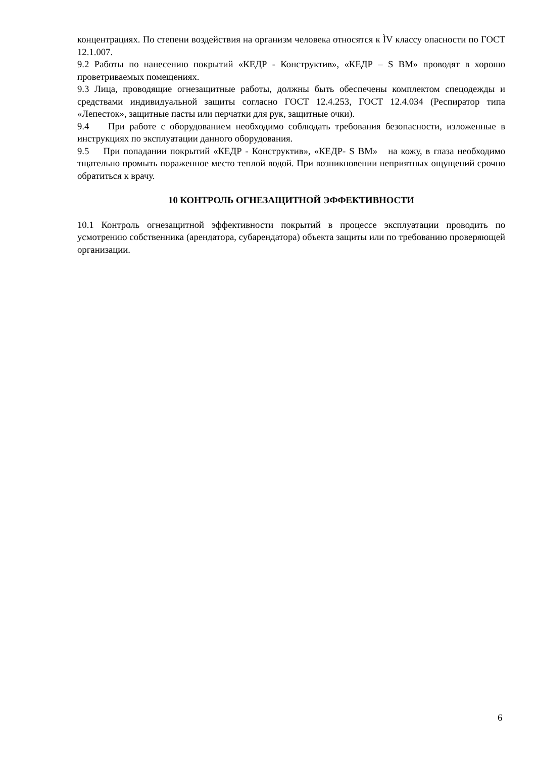концентрациях. По степени воздействия на организм человека относятся к ÌV классу опасности по ГОСТ 12.1.007.
9.2 Работы по нанесению покрытий «КЕДР - Конструктив», «КЕДР – S ВМ» проводят в хорошо проветриваемых помещениях.
9.3 Лица, проводящие огнезащитные работы, должны быть обеспечены комплектом спецодежды и средствами индивидуальной защиты согласно ГОСТ 12.4.253, ГОСТ 12.4.034 (Респиратор типа «Лепесток», защитные пасты или перчатки для рук, защитные очки).
9.4 При работе с оборудованием необходимо соблюдать требования безопасности, изложенные в инструкциях по эксплуатации данного оборудования.
9.5 При попадании покрытий «КЕДР - Конструктив», «КЕДР- S ВМ» на кожу, в глаза необходимо тщательно промыть пораженное место теплой водой. При возникновении неприятных ощущений срочно обратиться к врачу.
10 КОНТРОЛЬ ОГНЕЗАЩИТНОЙ ЭФФЕКТИВНОСТИ
10.1 Контроль огнезащитной эффективности покрытий в процессе эксплуатации проводить по усмотрению собственника (арендатора, субарендатора) объекта защиты или по требованию проверяющей организации.
6